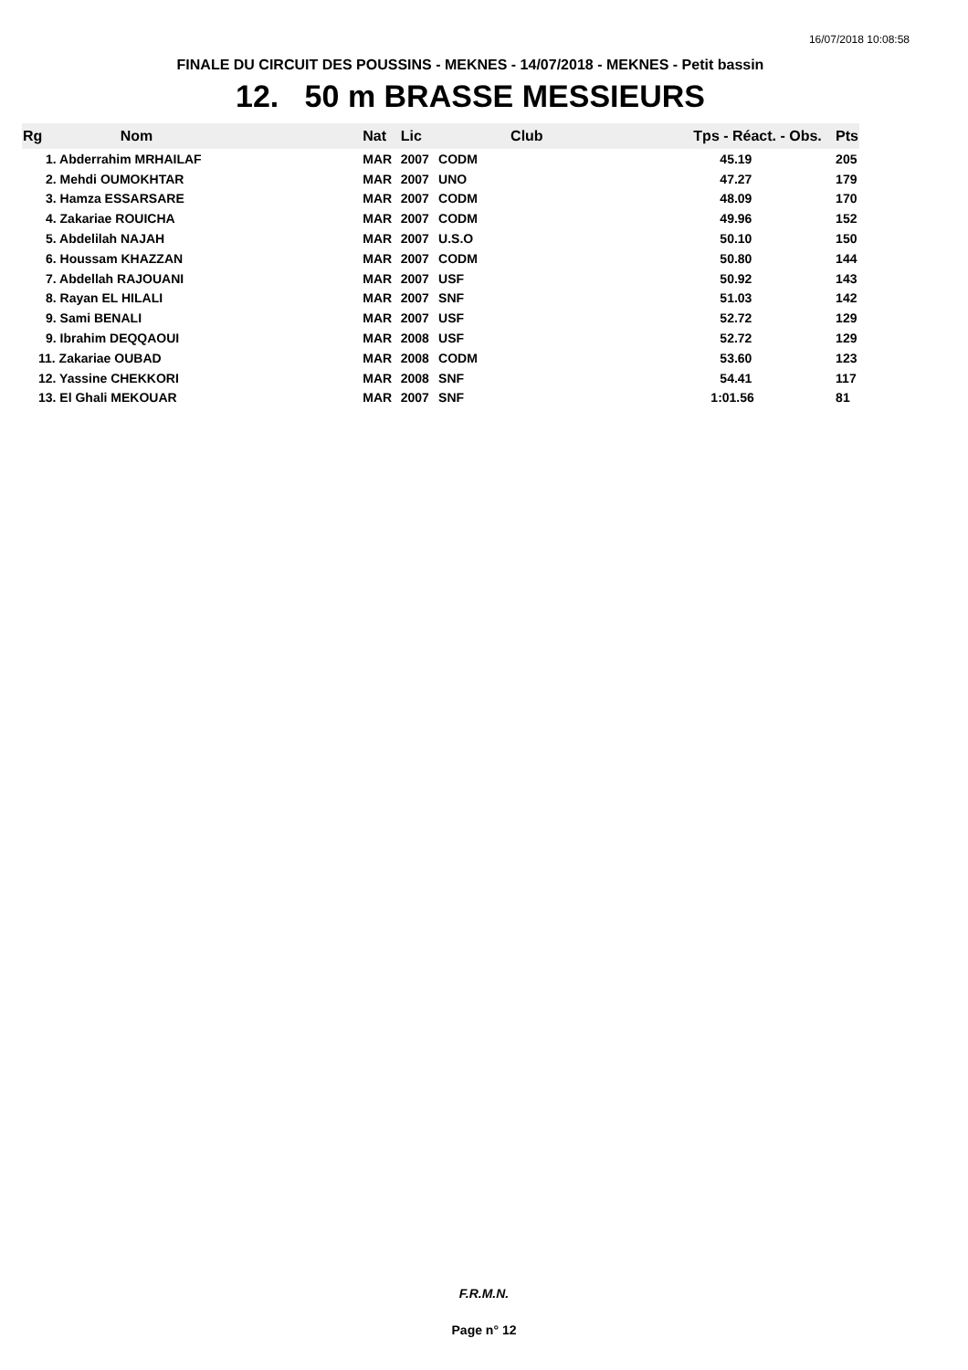16/07/2018 10:08:58
FINALE DU CIRCUIT DES POUSSINS - MEKNES - 14/07/2018 - MEKNES - Petit bassin
12. 50 m BRASSE MESSIEURS
| Rg | Nom | Nat | Lic | Club | Tps - Réact. - Obs. | Pts |
| --- | --- | --- | --- | --- | --- | --- |
| 1. Abderrahim MRHAILAF | | MAR | 2007 | CODM | 45.19 | 205 |
| 2. Mehdi OUMOKHTAR | | MAR | 2007 | UNO | 47.27 | 179 |
| 3. Hamza ESSARSARE | | MAR | 2007 | CODM | 48.09 | 170 |
| 4. Zakariae ROUICHA | | MAR | 2007 | CODM | 49.96 | 152 |
| 5. Abdelilah NAJAH | | MAR | 2007 | U.S.O | 50.10 | 150 |
| 6. Houssam KHAZZAN | | MAR | 2007 | CODM | 50.80 | 144 |
| 7. Abdellah RAJOUANI | | MAR | 2007 | USF | 50.92 | 143 |
| 8. Rayan EL HILALI | | MAR | 2007 | SNF | 51.03 | 142 |
| 9. Sami BENALI | | MAR | 2007 | USF | 52.72 | 129 |
| 9. Ibrahim DEQQAOUI | | MAR | 2008 | USF | 52.72 | 129 |
| 11. Zakariae OUBAD | | MAR | 2008 | CODM | 53.60 | 123 |
| 12. Yassine CHEKKORI | | MAR | 2008 | SNF | 54.41 | 117 |
| 13. El Ghali MEKOUAR | | MAR | 2007 | SNF | 1:01.56 | 81 |
F.R.M.N.
Page n° 12